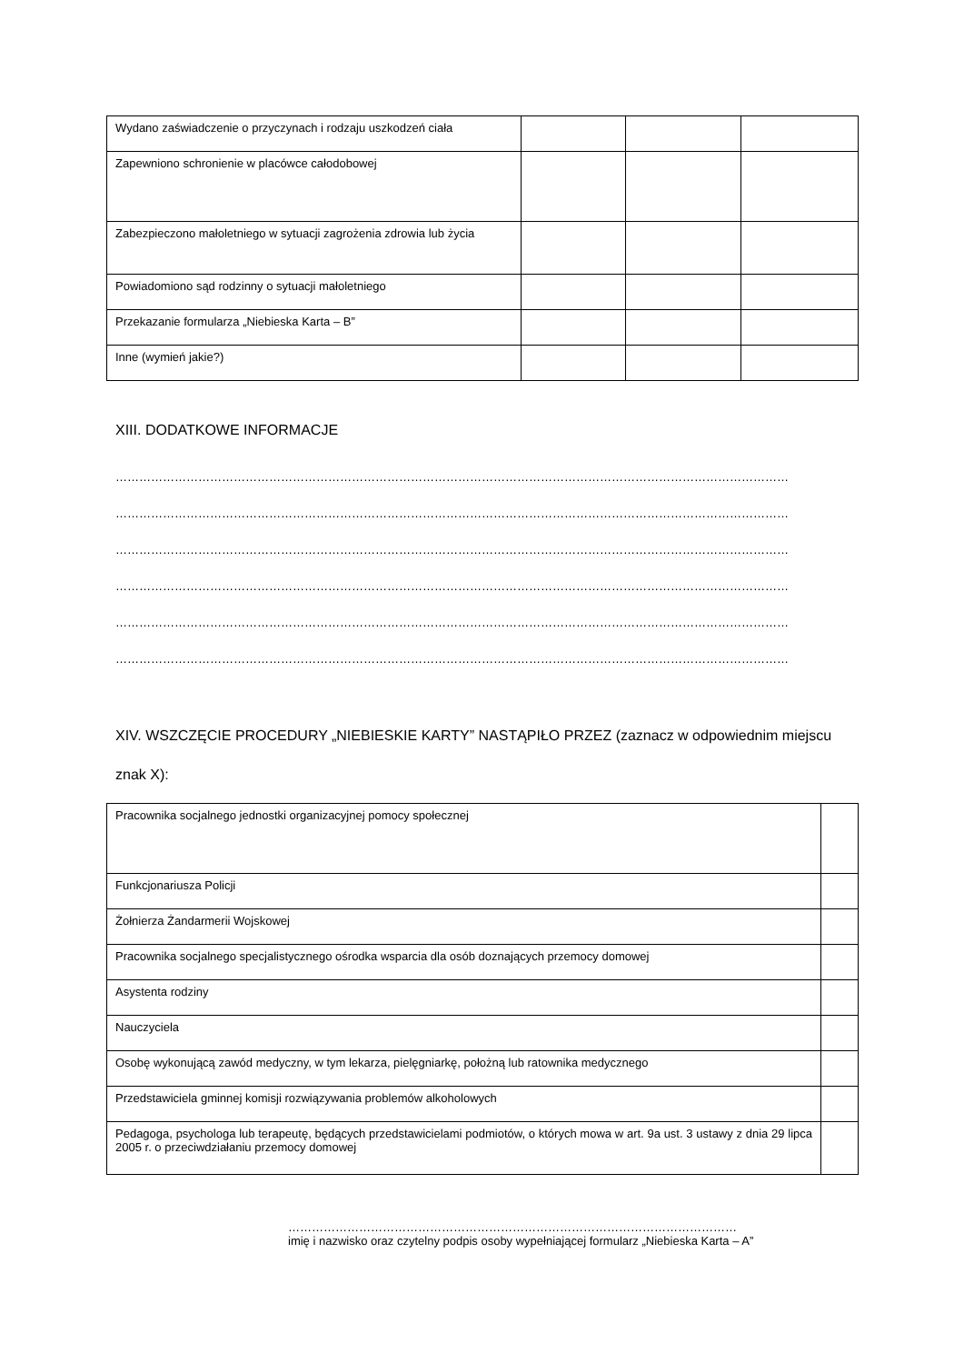| Wydano zaświadczenie o przyczynach i rodzaju uszkodzeń ciała | | | |
| Zapewniono schronienie w placówce całodobowej | | | |
| Zabezpieczono małoletniego w sytuacji zagrożenia zdrowia lub życia | | | |
| Powiadomiono sąd rodzinny o sytuacji małoletniego | | | |
| Przekazanie formularza „Niebieska Karta – B” | | | |
| Inne (wymień jakie?) | | | |
XIII. DODATKOWE INFORMACJE
………………………………………………………………………………………………………………………………………………………
………………………………………………………………………………………………………………………………………………………
………………………………………………………………………………………………………………………………………………………
………………………………………………………………………………………………………………………………………………………
………………………………………………………………………………………………………………………………………………………
………………………………………………………………………………………………………………………………………………………
XIV. WSZCZĘCIE PROCEDURY „NIEBIESKIE KARTY” NASTĄPIŁO PRZEZ (zaznacz w odpowiednim miejscu znak X):
| Pracownika socjalnego jednostki organizacyjnej pomocy społecznej | |
| Funkcjonariusza Policji | |
| Żołnierza Żandarmerii Wojskowej | |
| Pracownika socjalnego specjalistycznego ośrodka wsparcia dla osób doznających przemocy domowej | |
| Asystenta rodziny | |
| Nauczyciela | |
| Osobę wykonującą zawód medyczny, w tym lekarza, pielęgniarkę, położną lub ratownika medycznego | |
| Przedstawiciela gminnej komisji rozwiązywania problemów alkoholowych | |
| Pedagoga, psychologa lub terapeutę, będących przedstawicielami podmiotów, o których mowa w art. 9a ust. 3 ustawy z dnia 29 lipca 2005 r. o przeciwdziałaniu przemocy domowej | |
……………………………………………………………………………………………………
imię i nazwisko oraz czytelny podpis osoby wypełniającej formularz „Niebieska Karta – A”